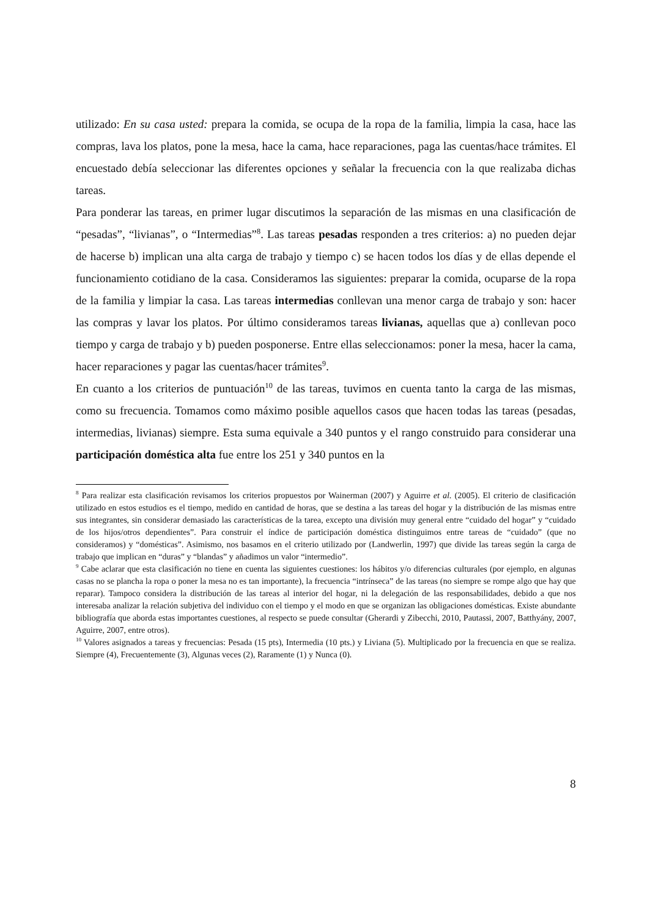utilizado: En su casa usted: prepara la comida, se ocupa de la ropa de la familia, limpia la casa, hace las compras, lava los platos, pone la mesa, hace la cama, hace reparaciones, paga las cuentas/hace trámites. El encuestado debía seleccionar las diferentes opciones y señalar la frecuencia con la que realizaba dichas tareas.
Para ponderar las tareas, en primer lugar discutimos la separación de las mismas en una clasificación de “pesadas”, “livianas”, o “Intermedias”<sup>8</sup>. Las tareas pesadas responden a tres criterios: a) no pueden dejar de hacerse b) implican una alta carga de trabajo y tiempo c) se hacen todos los días y de ellas depende el funcionamiento cotidiano de la casa. Consideramos las siguientes: preparar la comida, ocuparse de la ropa de la familia y limpiar la casa. Las tareas intermedias conllevan una menor carga de trabajo y son: hacer las compras y lavar los platos. Por último consideramos tareas livianas, aquellas que a) conllevan poco tiempo y carga de trabajo y b) pueden posponerse. Entre ellas seleccionamos: poner la mesa, hacer la cama, hacer reparaciones y pagar las cuentas/hacer trámites<sup>9</sup>.
En cuanto a los criterios de puntuación<sup>10</sup> de las tareas, tuvimos en cuenta tanto la carga de las mismas, como su frecuencia. Tomamos como máximo posible aquellos casos que hacen todas las tareas (pesadas, intermedias, livianas) siempre. Esta suma equivale a 340 puntos y el rango construido para considerar una participación doméstica alta fue entre los 251 y 340 puntos en la
<sup>8</sup> Para realizar esta clasificación revisamos los criterios propuestos por Wainerman (2007) y Aguirre et al. (2005). El criterio de clasificación utilizado en estos estudios es el tiempo, medido en cantidad de horas, que se destina a las tareas del hogar y la distribución de las mismas entre sus integrantes, sin considerar demasiado las características de la tarea, excepto una división muy general entre “cuidado del hogar” y “cuidado de los hijos/otros dependientes”. Para construir el índice de participación doméstica distinguimos entre tareas de “cuidado” (que no consideramos) y “domésticas”. Asimismo, nos basamos en el criterio utilizado por (Landwerlin, 1997) que divide las tareas según la carga de trabajo que implican en “duras” y “blandas” y añadimos un valor “intermedio”.
<sup>9</sup> Cabe aclarar que esta clasificación no tiene en cuenta las siguientes cuestiones: los hábitos y/o diferencias culturales (por ejemplo, en algunas casas no se plancha la ropa o poner la mesa no es tan importante), la frecuencia “intrínseca” de las tareas (no siempre se rompe algo que hay que reparar). Tampoco considera la distribución de las tareas al interior del hogar, ni la delegación de las responsabilidades, debido a que nos interesaba analizar la relación subjetiva del individuo con el tiempo y el modo en que se organizan las obligaciones domésticas. Existe abundante bibliografía que aborda estas importantes cuestiones, al respecto se puede consultar (Gherardi y Zibecchi, 2010, Pautassi, 2007, Batthyány, 2007, Aguirre, 2007, entre otros).
<sup>10</sup> Valores asignados a tareas y frecuencias: Pesada (15 pts), Intermedia (10 pts.) y Liviana (5). Multiplicado por la frecuencia en que se realiza. Siempre (4), Frecuentemente (3), Algunas veces (2), Raramente (1) y Nunca (0).
8